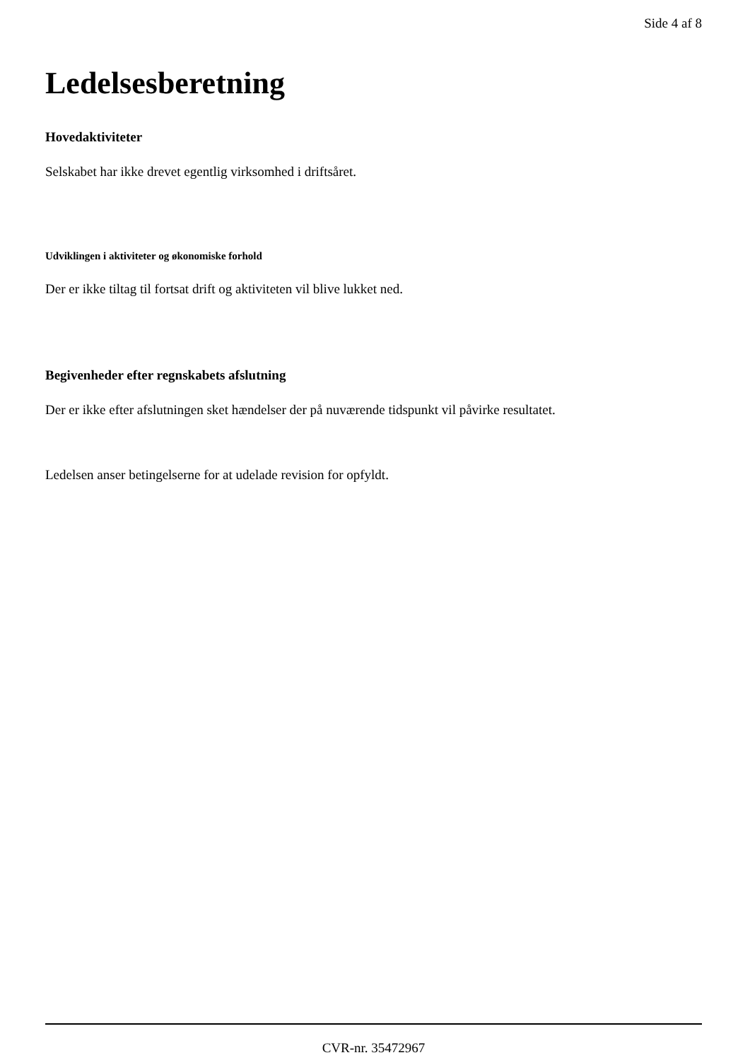Side 4 af 8
Ledelsesberetning
Hovedaktiviteter
Selskabet har ikke drevet egentlig virksomhed i driftsåret.
Udviklingen i aktiviteter og økonomiske forhold
Der er ikke tiltag til fortsat drift og aktiviteten vil blive lukket ned.
Begivenheder efter regnskabets afslutning
Der er ikke efter afslutningen sket hændelser der på nuværende tidspunkt vil påvirke resultatet.
Ledelsen anser betingelserne for at udelade revision for opfyldt.
CVR-nr. 35472967